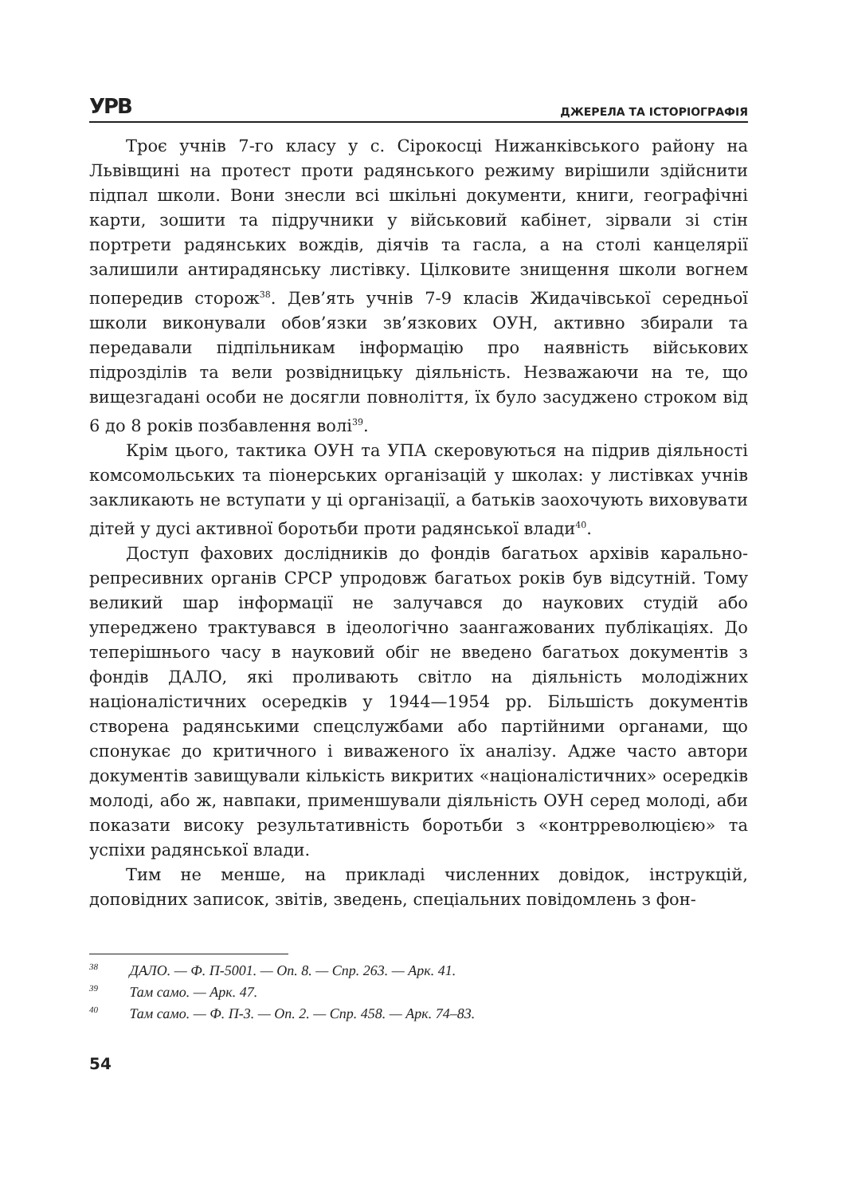УРВ ДЖЕРЕЛА ТА ІСТОРІОГРАФІЯ
Троє учнів 7-го класу у с. Сірокосці Нижанківського району на Львівщині на протест проти радянського режиму вирішили здійснити підпал школи. Вони знесли всі шкільні документи, книги, географічні карти, зошити та підручники у військовий кабінет, зірвали зі стін портрети радянських вождів, діячів та гасла, а на столі канцелярії залишили антирадянську листівку. Цілковите знищення школи вогнем попередив сторож<sup>38</sup>. Дев’ять учнів 7-9 класів Жидачівської середньої школи виконували обов’язки зв’язкових ОУН, активно збирали та передавали підпільникам інформацію про наявність військових підрозділів та вели розвідницьку діяльність. Незважаючи на те, що вищезгадані особи не досягли повноліття, їх було засуджено строком від 6 до 8 років позбавлення волі<sup>39</sup>.
Крім цього, тактика ОУН та УПА скеровуються на підрив діяльності комсомольських та піонерських організацій у школах: у листівках учнів закликають не вступати у ці організації, а батьків заохочують виховувати дітей у дусі активної боротьби проти радянської влади<sup>40</sup>.
Доступ фахових дослідників до фондів багатьох архівів карально-репресивних органів СРСР упродовж багатьох років був відсутній. Тому великий шар інформації не залучався до наукових студій або упереджено трактувався в ідеологічно заангажованих публікаціях. До теперішнього часу в науковий обіг не введено багатьох документів з фондів ДАЛО, які проливають світло на діяльність молодіжних націоналістичних осередків у 1944—1954 рр. Більшість документів створена радянськими спецслужбами або партійними органами, що спонукає до критичного і виваженого їх аналізу. Адже часто автори документів завищували кількість викритих «націоналістичних» осередків молоді, або ж, навпаки, применшували діяльність ОУН серед молоді, аби показати високу результативність боротьби з «контрреволюцією» та успіхи радянської влади.
Тим не менше, на прикладі численних довідок, інструкцій, доповідних записок, звітів, зведень, спеціальних повідомлень з фон-
<sup>38</sup> ДАЛО. — Ф. П-5001. — Оп. 8. — Спр. 263. — Арк. 41.
<sup>39</sup> Там само. — Арк. 47.
<sup>40</sup> Там само. — Ф. П-3. — Оп. 2. — Спр. 458. — Арк. 74–83.
54